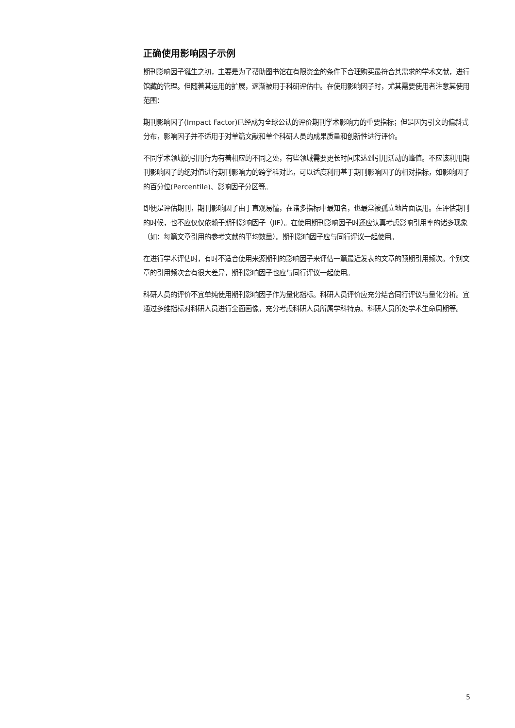正确使用影响因子示例
期刊影响因子诞生之初，主要是为了帮助图书馆在有限资金的条件下合理购买最符合其需求的学术文献，进行馆藏的管理。但随着其运用的扩展，逐渐被用于科研评估中。在使用影响因子时，尤其需要使用者注意其使用范围：
期刊影响因子(Impact Factor)已经成为全球公认的评价期刊学术影响力的重要指标；但是因为引文的偏斜式分布，影响因子并不适用于对单篇文献和单个科研人员的成果质量和创新性进行评价。
不同学术领域的引用行为有着相应的不同之处，有些领域需要更长时间来达到引用活动的峰值。不应该利用期刊影响因子的绝对值进行期刊影响力的跨学科对比，可以适度利用基于期刊影响因子的相对指标，如影响因子的百分位(Percentile)、影响因子分区等。
即便是评估期刊，期刊影响因子由于直观易懂，在诸多指标中最知名，也最常被孤立地片面误用。在评估期刊的时候，也不应仅仅依赖于期刊影响因子（JIF）。在使用期刊影响因子时还应认真考虑影响引用率的诸多现象（如：每篇文章引用的参考文献的平均数量）。期刊影响因子应与同行评议一起使用。
在进行学术评估时，有时不适合使用来源期刊的影响因子来评估一篇最近发表的文章的预期引用频次。个别文章的引用频次会有很大差异，期刊影响因子也应与同行评议一起使用。
科研人员的评价不宜单纯使用期刊影响因子作为量化指标。科研人员评价应充分结合同行评议与量化分析。宜通过多维指标对科研人员进行全面画像，充分考虑科研人员所属学科特点、科研人员所处学术生命周期等。
5